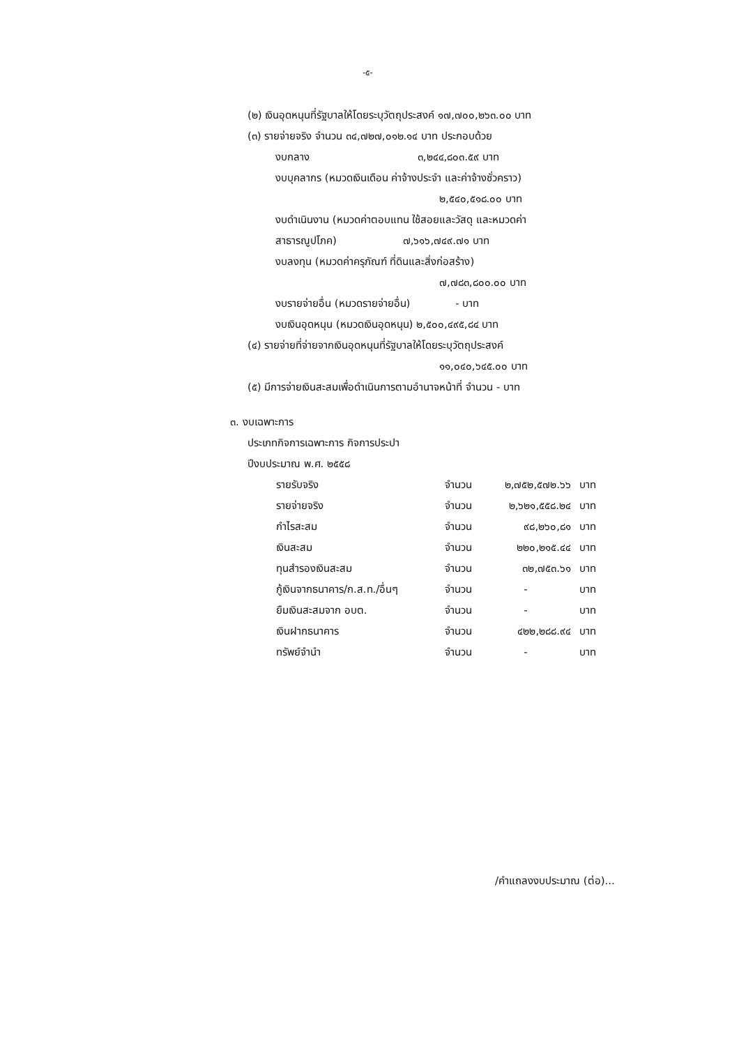-๕-
(๒) เงินอุดหนุนที่รัฐบาลให้โดยระบุวัตถุประสงค์ ๑๗,๗๐๐,๒๖๓.๐๐ บาท
(๓) รายจ่ายจริง จำนวน ๓๔,๗๒๗,๐๑๒.๑๔ บาท ประกอบด้วย
งบกลาง ๓,๒๔๔,๘๐๓.๕๙ บาท
งบบุคลากร (หมวดเงินเดือน ค่าจ้างประจำ และค่าจ้างชั่วคราว)
๒,๕๔๐,๕๑๘.๐๐ บาท
งบดำเนินงาน (หมวดค่าตอบแทน ใช้สอยและวัสดุ และหมวดค่า
สาธารณูปโภค) ๗,๖๑๖,๗๔๙.๗๑ บาท
งบลงทุน (หมวดค่าครุภัณฑ์ ที่ดินและสิ่งก่อสร้าง)
๗,๗๘๓,๘๐๐.๐๐ บาท
งบรายจ่ายอื่น (หมวดรายจ่ายอื่น) - บาท
งบเงินอุดหนุน (หมวดเงินอุดหนุน) ๒,๕๐๐,๔๙๕,๘๔ บาท
(๔) รายจ่ายที่จ่ายจากเงินอุดหนุนที่รัฐบาลให้โดยระบุวัตถุประสงค์
๑๑,๐๔๐,๖๔๕.๐๐ บาท
(๕) มีการจ่ายเงินสะสมเพื่อดำเนินการตามอำนาจหน้าที่ จำนวน - บาท
๓. งบเฉพาะการ
ประเภทกิจการเฉพาะการ กิจการประปา
ปีงบประมาณ พ.ศ. ๒๕๕๘
| รายรับจริง | จำนวน | ๒,๗๕๒,๕๗๒.๖๖ | บาท |
| รายจ่ายจริง | จำนวน | ๒,๖๒๑,๕๕๘.๒๔ | บาท |
| กำไรสะสม | จำนวน | ๙๘,๒๖๐,๘๑ | บาท |
| เงินสะสม | จำนวน | ๒๒๐,๒๑๕.๔๔ | บาท |
| ทุนสำรองเงินสะสม | จำนวน | ๓๒,๗๕๓.๖๑ | บาท |
| กู้เงินจากธนาคาร/ก.ส.ท./อื่นๆ | จำนวน | - | บาท |
| ยืมเงินสะสมจาก อบต. | จำนวน | - | บาท |
| เงินฝากธนาคาร | จำนวน | ๔๒๒,๒๘๘.๙๔ | บาท |
| ทรัพย์จำนำ | จำนวน | - | บาท |
/คำแถลงงบประมาณ (ต่อ)...